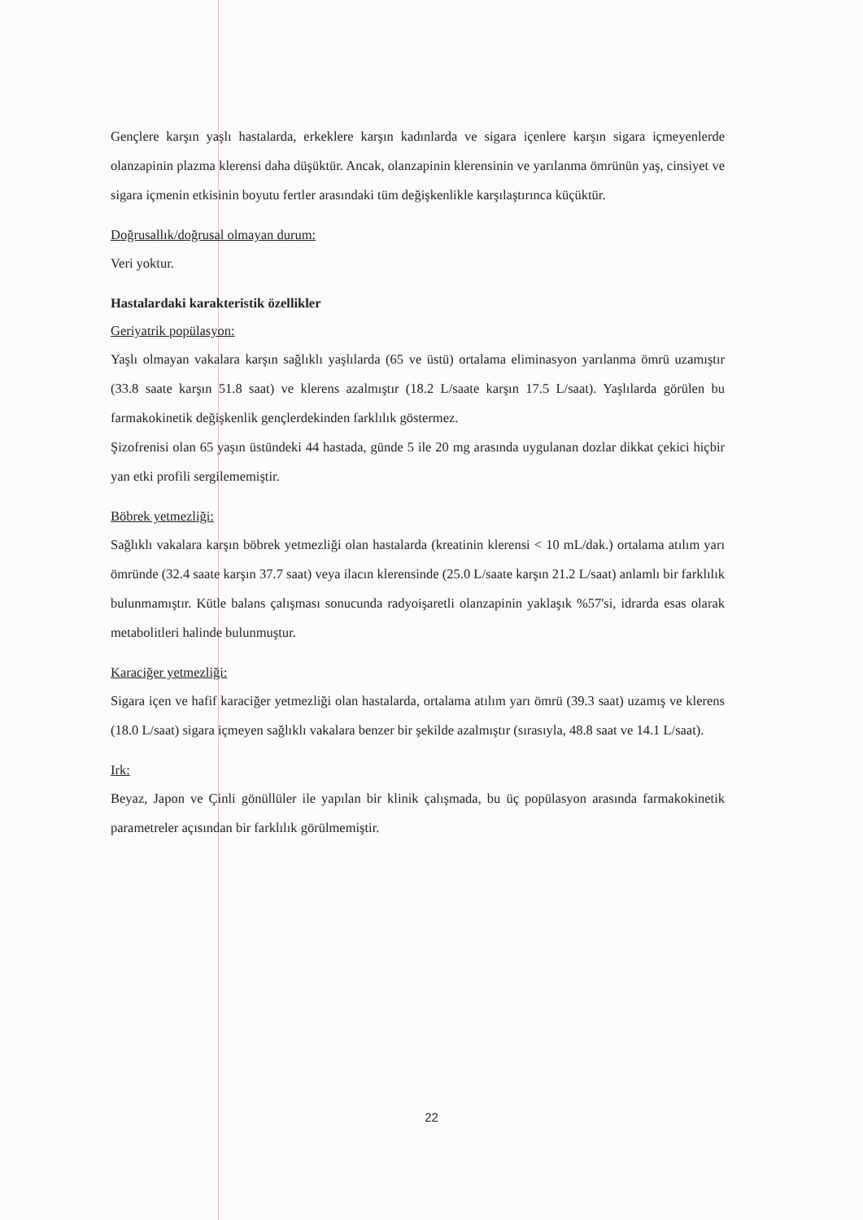Gençlere karşın yaşlı hastalarda, erkeklere karşın kadınlarda ve sigara içenlere karşın sigara içmeyenlerde olanzapinin plazma klerensi daha düşüktür. Ancak, olanzapinin klerensinin ve yarılanma ömrünün yaş, cinsiyet ve sigara içmenin etkisinin boyutu fertler arasındaki tüm değişkenlikle karşılaştırınca küçüktür.
Doğrusallık/doğrusal olmayan durum:
Veri yoktur.
Hastalardaki karakteristik özellikler
Geriyatrik popülasyon:
Yaşlı olmayan vakalara karşın sağlıklı yaşlılarda (65 ve üstü) ortalama eliminasyon yarılanma ömrü uzamıştır (33.8 saate karşın 51.8 saat) ve klerens azalmıştır (18.2 L/saate karşın 17.5 L/saat). Yaşlılarda görülen bu farmakokinetik değişkenlik gençlerdekinden farklılık göstermez.
Şizofrenisi olan 65 yaşın üstündeki 44 hastada, günde 5 ile 20 mg arasında uygulanan dozlar dikkat çekici hiçbir yan etki profili sergilememiştir.
Böbrek yetmezliği:
Sağlıklı vakalara karşın böbrek yetmezliği olan hastalarda (kreatinin klerensi < 10 mL/dak.) ortalama atılım yarı ömründe (32.4 saate karşın 37.7 saat) veya ilacın klerensinde (25.0 L/saate karşın 21.2 L/saat) anlamlı bir farklılık bulunmamıştır. Kütle balans çalışması sonucunda radyoişaretli olanzapinin yaklaşık %57'si, idrarda esas olarak metabolitleri halinde bulunmuştur.
Karaciğer yetmezliği:
Sigara içen ve hafif karaciğer yetmezliği olan hastalarda, ortalama atılım yarı ömrü (39.3 saat) uzamış ve klerens (18.0 L/saat) sigara içmeyen sağlıklı vakalara benzer bir şekilde azalmıştır (sırasıyla, 48.8 saat ve 14.1 L/saat).
Irk:
Beyaz, Japon ve Çinli gönüllüler ile yapılan bir klinik çalışmada, bu üç popülasyon arasında farmakokinetik parametreler açısından bir farklılık görülmemiştir.
22